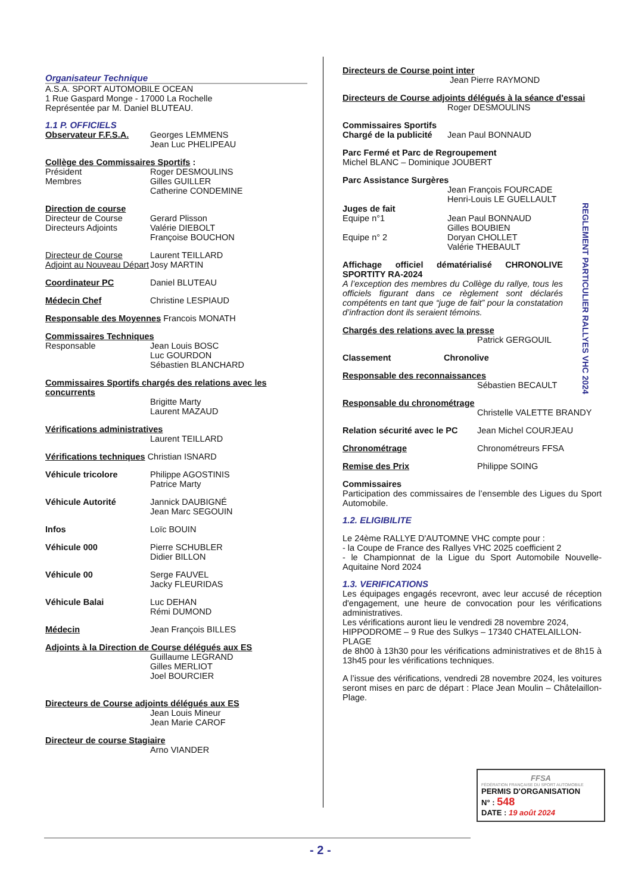Organisateur Technique
A.S.A. SPORT AUTOMOBILE OCEAN
1 Rue Gaspard Monge - 17000 La Rochelle
Représentée par M. Daniel BLUTEAU.
1.1 P. OFFICIELS
Observateur F.F.S.A. Georges LEMMENS
Jean Luc PHELIPEAU
Collège des Commissaires Sportifs :
Président
Membres Roger DESMOULINS
Gilles GUILLER
Catherine CONDEMINE
Direction de course
Directeur de Course
Directeurs Adjoints Gerard Plisson
Valérie DIEBOLT
Françoise BOUCHON
Directeur de Course
Adjoint au Nouveau Départ Laurent TEILLARD
Josy MARTIN
Coordinateur PC Daniel BLUTEAU
Médecin Chef Christine LESPIAUD
Responsable des Moyennes Francois MONATH
Commissaires Techniques
Responsable Jean Louis BOSC
Luc GOURDON
Sébastien BLANCHARD
Commissaires Sportifs chargés des relations avec les concurrents
Brigitte Marty
Laurent MAZAUD
Vérifications administratives
Laurent TEILLARD
Vérifications techniques Christian ISNARD
Véhicule tricolore Philippe AGOSTINIS
Patrice Marty
Véhicule Autorité Jannick DAUBIGNÉ
Jean Marc SEGOUIN
Infos Loïc BOUIN
Véhicule 000 Pierre SCHUBLER
Didier BILLON
Véhicule 00 Serge FAUVEL
Jacky FLEURIDAS
Véhicule Balai Luc DEHAN
Rémi DUMOND
Médecin Jean François BILLES
Adjoints à la Direction de Course délégués aux ES
Guillaume LEGRAND
Gilles MERLIOT
Joel BOURCIER
Directeurs de Course adjoints délégués aux ES
Jean Louis Mineur
Jean Marie CAROF
Directeur de course Stagiaire
Arno VIANDER
Directeurs de Course point inter
Jean Pierre RAYMOND
Directeurs de Course adjoints délégués à la séance d'essai
Roger DESMOULINS
Commissaires Sportifs
Chargé de la publicité Jean Paul BONNAUD
Parc Fermé et Parc de Regroupement
Michel BLANC – Dominique JOUBERT
Parc Assistance Surgères
Jean François FOURCADE
Henri-Louis LE GUELLAULT
Juges de fait
Equipe n°1
Equipe n° 2 Jean Paul BONNAUD
Gilles BOUBIEN
Doryan CHOLLET
Valérie THEBAULT
Affichage officiel dématérialisé CHRONOLIVE SPORTITY RA-2024
A l’exception des membres du Collège du rallye, tous les officiels figurant dans ce règlement sont déclarés compétents en tant que “juge de fait” pour la constatation d’infraction dont ils seraient témoins.
Chargés des relations avec la presse
Patrick GERGOUIL
Classement Chronolive
Responsable des reconnaissances
Sébastien BECAULT
Responsable du chronométrage
Christelle VALETTE BRANDY
Relation sécurité avec le PC Jean Michel COURJEAU
Chronométrage Chronométreurs FFSA
Remise des Prix Philippe SOING
Commissaires
Participation des commissaires de l’ensemble des Ligues du Sport Automobile.
1.2. ELIGIBILITE
Le 24ème RALLYE D'AUTOMNE VHC compte pour :
- la Coupe de France des Rallyes VHC 2025 coefficient 2
- le Championnat de la Ligue du Sport Automobile Nouvelle-Aquitaine Nord 2024
1.3. VERIFICATIONS
Les équipages engagés recevront, avec leur accusé de réception d'engagement, une heure de convocation pour les vérifications administratives.
Les vérifications auront lieu le vendredi 28 novembre 2024, HIPPODROME – 9 Rue des Sulkys – 17340 CHATELAILLON-PLAGE
de 8h00 à 13h30 pour les vérifications administratives et de 8h15 à 13h45 pour les vérifications techniques.
A l’issue des vérifications, vendredi 28 novembre 2024, les voitures seront mises en parc de départ : Place Jean Moulin – Châtelaillon-Plage.
REGLEMENT PARTICULIER RALLYES VHC 2024
FFSA
FÉDÉRATION FRANÇAISE DU SPORT AUTOMOBILE
PERMIS D'ORGANISATION
N° : 548
DATE : 19 août 2024
- 2 -